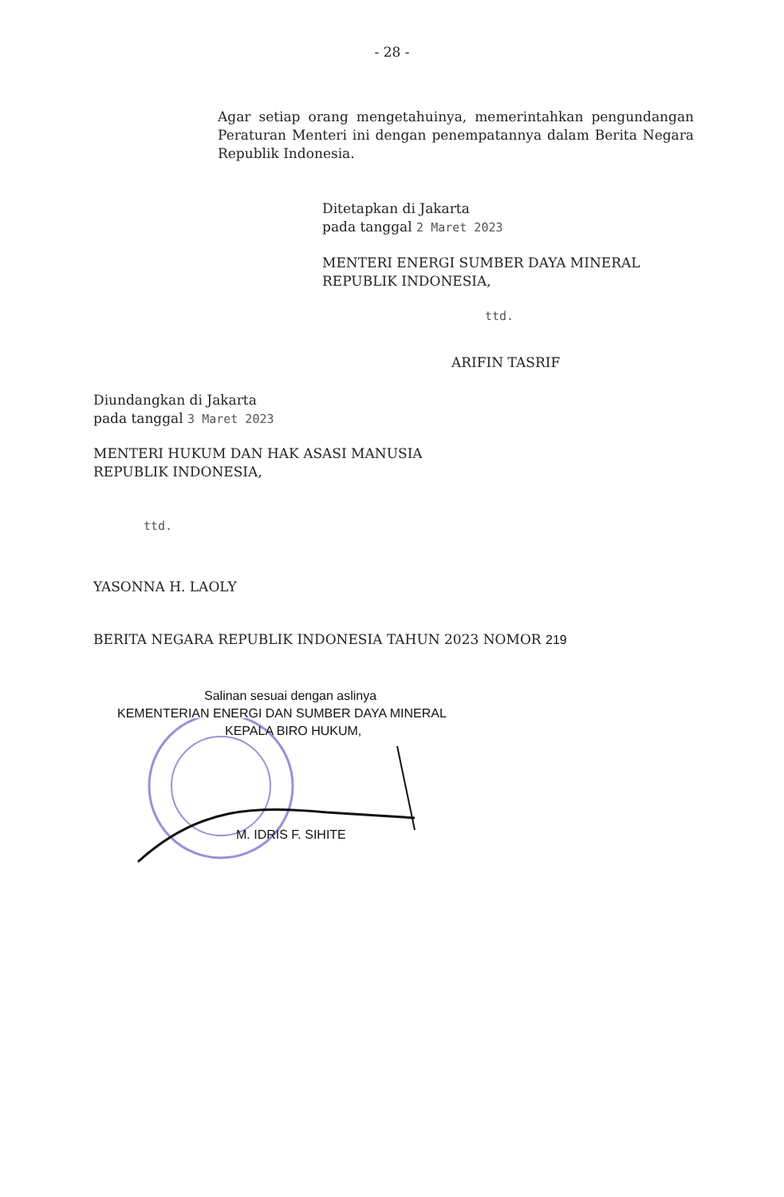- 28 -
Agar setiap orang mengetahuinya, memerintahkan pengundangan Peraturan Menteri ini dengan penempatannya dalam Berita Negara Republik Indonesia.
Ditetapkan di Jakarta
pada tanggal 2 Maret 2023
MENTERI ENERGI SUMBER DAYA MINERAL
REPUBLIK INDONESIA,
ttd.
ARIFIN TASRIF
Diundangkan di Jakarta
pada tanggal 3 Maret 2023
MENTERI HUKUM DAN HAK ASASI MANUSIA
REPUBLIK INDONESIA,
ttd.
YASONNA H. LAOLY
BERITA NEGARA REPUBLIK INDONESIA TAHUN 2023 NOMOR 219
Salinan sesuai dengan aslinya
KEMENTERIAN ENERGI DAN SUMBER DAYA MINERAL
KEPALA BIRO HUKUM,
M. IDRIS F. SIHITE